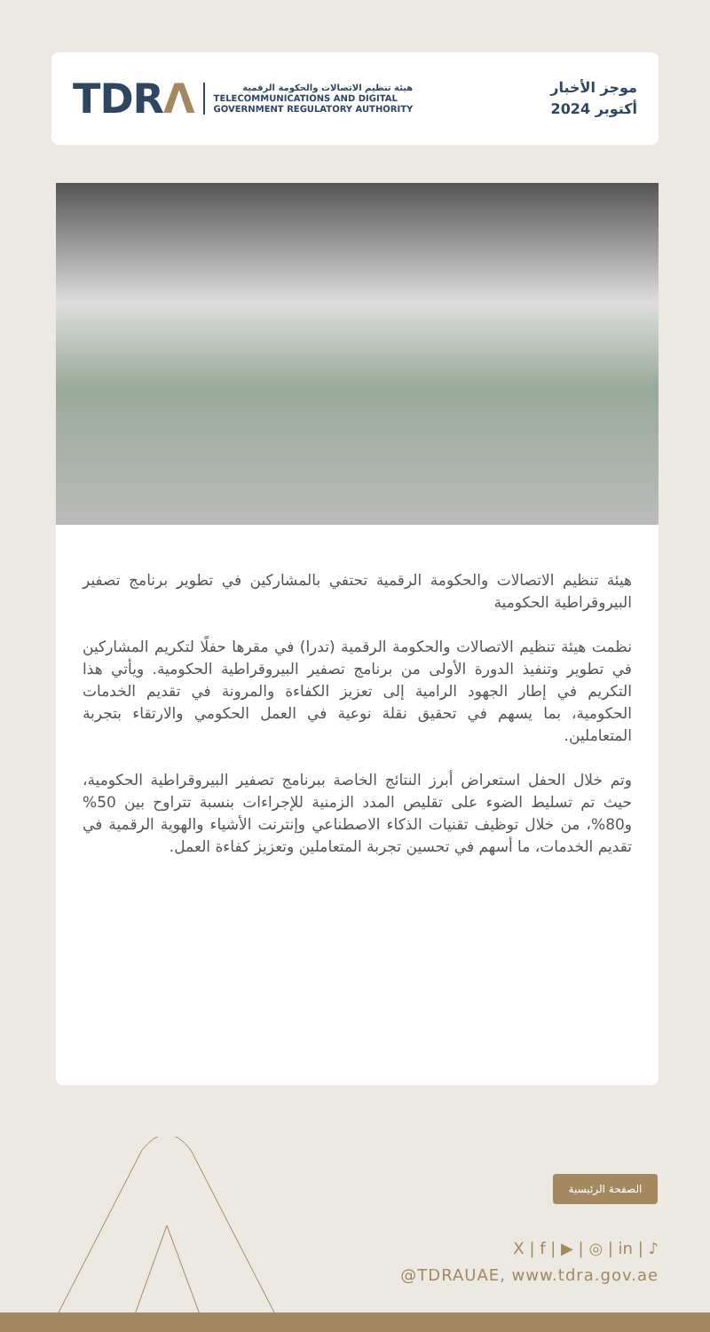TDRΛ
هيئة تنظيم الاتصالات والحكومة الرقمية
TELECOMMUNICATIONS AND DIGITAL
GOVERNMENT REGULATORY AUTHORITY
موجز الأخبار
أكتوبر 2024
هيئة تنظيم الاتصالات والحكومة الرقمية تحتفي بالمشاركين في تطوير برنامج تصفير البيروقراطية الحكومية
نظمت هيئة تنظيم الاتصالات والحكومة الرقمية (تدرا) في مقرها حفلًا لتكريم المشاركين في تطوير وتنفيذ الدورة الأولى من برنامج تصفير البيروقراطية الحكومية. ويأتي هذا التكريم في إطار الجهود الرامية إلى تعزيز الكفاءة والمرونة في تقديم الخدمات الحكومية، بما يسهم في تحقيق نقلة نوعية في العمل الحكومي والارتقاء بتجربة المتعاملين.
وتم خلال الحفل استعراض أبرز النتائج الخاصة ببرنامج تصفير البيروقراطية الحكومية، حيث تم تسليط الضوء على تقليص المدد الزمنية للإجراءات بنسبة تتراوح بين 50% و80%، من خلال توظيف تقنيات الذكاء الاصطناعي وإنترنت الأشياء والهوية الرقمية في تقديم الخدمات، ما أسهم في تحسين تجربة المتعاملين وتعزيز كفاءة العمل.
الصفحة الرئيسية
X | f | ▶ | ◎ | in | ♪
@TDRAUAE, www.tdra.gov.ae